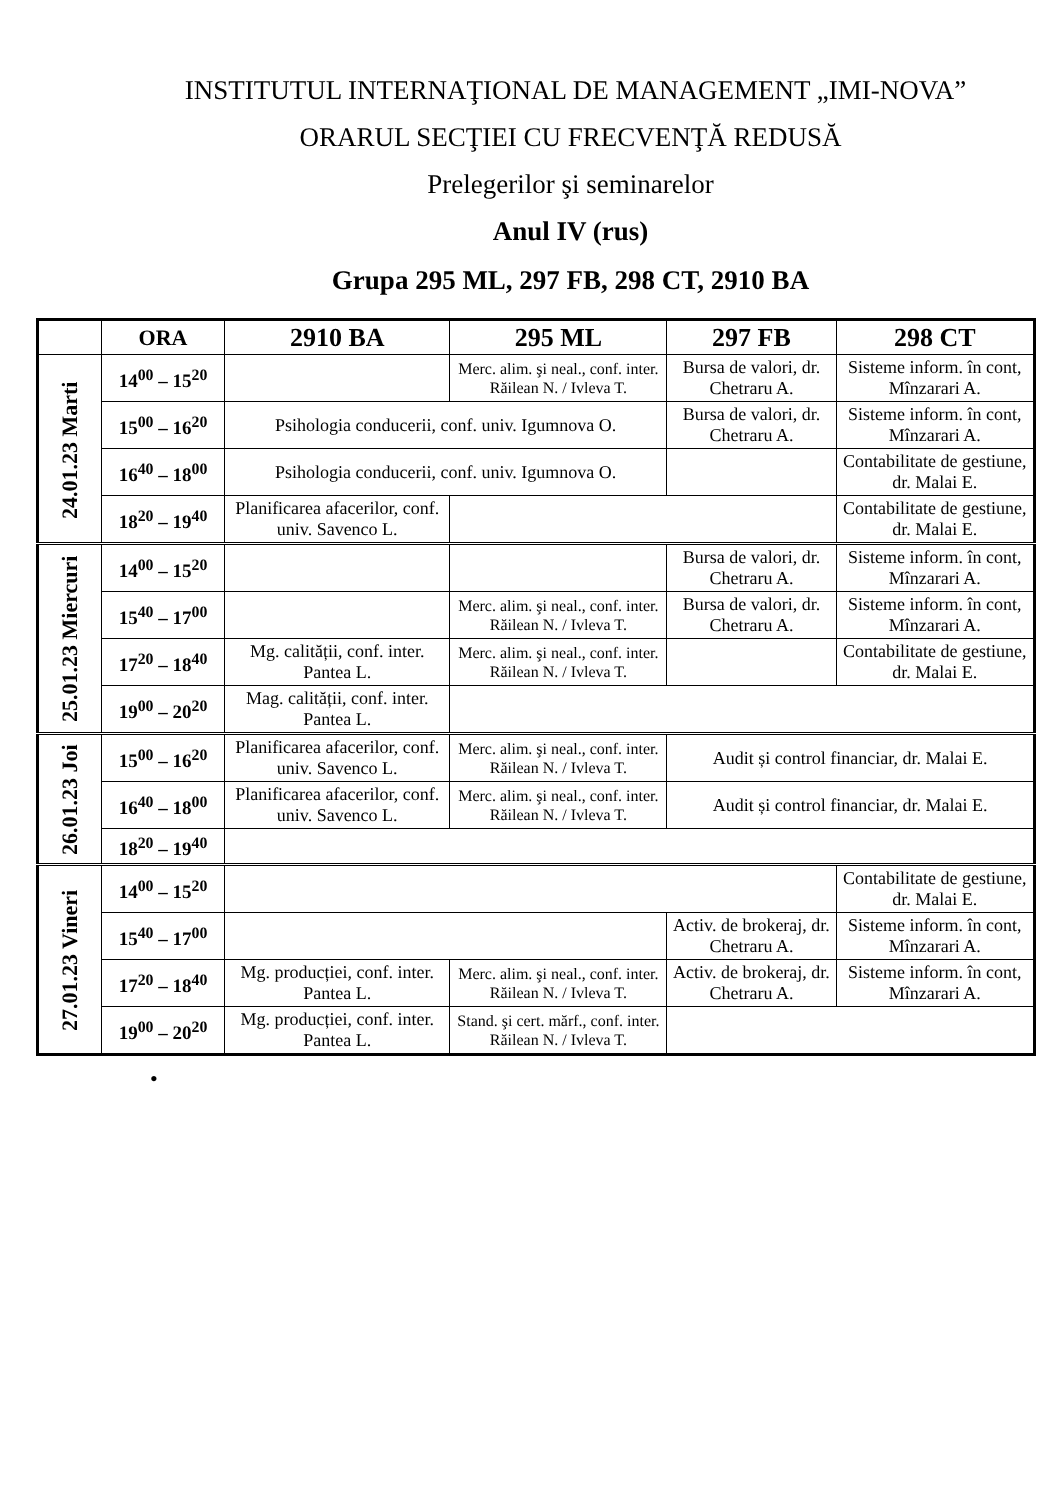INSTITUTUL INTERNAŢIONAL DE MANAGEMENT „IMI-NOVA”
ORARUL SECŢIEI CU FRECVENŢĂ REDUSĂ
Prelegerilor şi seminarelor
Anul IV (rus)
Grupa 295 ML, 297 FB, 298 CT, 2910 BA
| | ORA | 2910 BA | 295 ML | 297 FB | 298 CT |
| --- | --- | --- | --- | --- | --- |
| 24.01.23 Marti | 14<sup>00</sup> – 15<sup>20</sup> | | Merc. alim. şi neal., conf. inter. Răilean N. / Ivleva T. | Bursa de valori, dr. Chetraru A. | Sisteme inform. în cont, Mînzarari A. |
| | 15<sup>00</sup> – 16<sup>20</sup> | Psihologia conducerii, conf. univ. Igumnova O. | | Bursa de valori, dr. Chetraru A. | Sisteme inform. în cont, Mînzarari A. |
| | 16<sup>40</sup> – 18<sup>00</sup> | Psihologia conducerii, conf. univ. Igumnova O. | | | Contabilitate de gestiune, dr. Malai E. |
| | 18<sup>20</sup> – 19<sup>40</sup> | Planificarea afacerilor, conf. univ. Savenco L. | | | Contabilitate de gestiune, dr. Malai E. |
| 25.01.23 Miercuri | 14<sup>00</sup> – 15<sup>20</sup> | | | Bursa de valori, dr. Chetraru A. | Sisteme inform. în cont, Mînzarari A. |
| | 15<sup>40</sup> – 17<sup>00</sup> | | Merc. alim. şi neal., conf. inter. Răilean N. / Ivleva T. | Bursa de valori, dr. Chetraru A. | Sisteme inform. în cont, Mînzarari A. |
| | 17<sup>20</sup> – 18<sup>40</sup> | Mg. calității, conf. inter. Pantea L. | Merc. alim. şi neal., conf. inter. Răilean N. / Ivleva T. | | Contabilitate de gestiune, dr. Malai E. |
| | 19<sup>00</sup> – 20<sup>20</sup> | Mag. calității, conf. inter. Pantea L. | | | |
| 26.01.23 Joi | 15<sup>00</sup> – 16<sup>20</sup> | Planificarea afacerilor, conf. univ. Savenco L. | Merc. alim. şi neal., conf. inter. Răilean N. / Ivleva T. | Audit și control financiar, dr. Malai E. | |
| | 16<sup>40</sup> – 18<sup>00</sup> | Planificarea afacerilor, conf. univ. Savenco L. | Merc. alim. şi neal., conf. inter. Răilean N. / Ivleva T. | Audit și control financiar, dr. Malai E. | |
| | 18<sup>20</sup> – 19<sup>40</sup> | | | | |
| 27.01.23 Vineri | 14<sup>00</sup> – 15<sup>20</sup> | | | | Contabilitate de gestiune, dr. Malai E. |
| | 15<sup>40</sup> – 17<sup>00</sup> | | | Activ. de brokeraj, dr. Chetraru A. | Sisteme inform. în cont, Mînzarari A. |
| | 17<sup>20</sup> – 18<sup>40</sup> | Mg. producției, conf. inter. Pantea L. | Merc. alim. şi neal., conf. inter. Răilean N. / Ivleva T. | Activ. de brokeraj, dr. Chetraru A. | Sisteme inform. în cont, Mînzarari A. |
| | 19<sup>00</sup> – 20<sup>20</sup> | Mg. producției, conf. inter. Pantea L. | Stand. şi cert. mărf., conf. inter. Răilean N. / Ivleva T. | | |
•